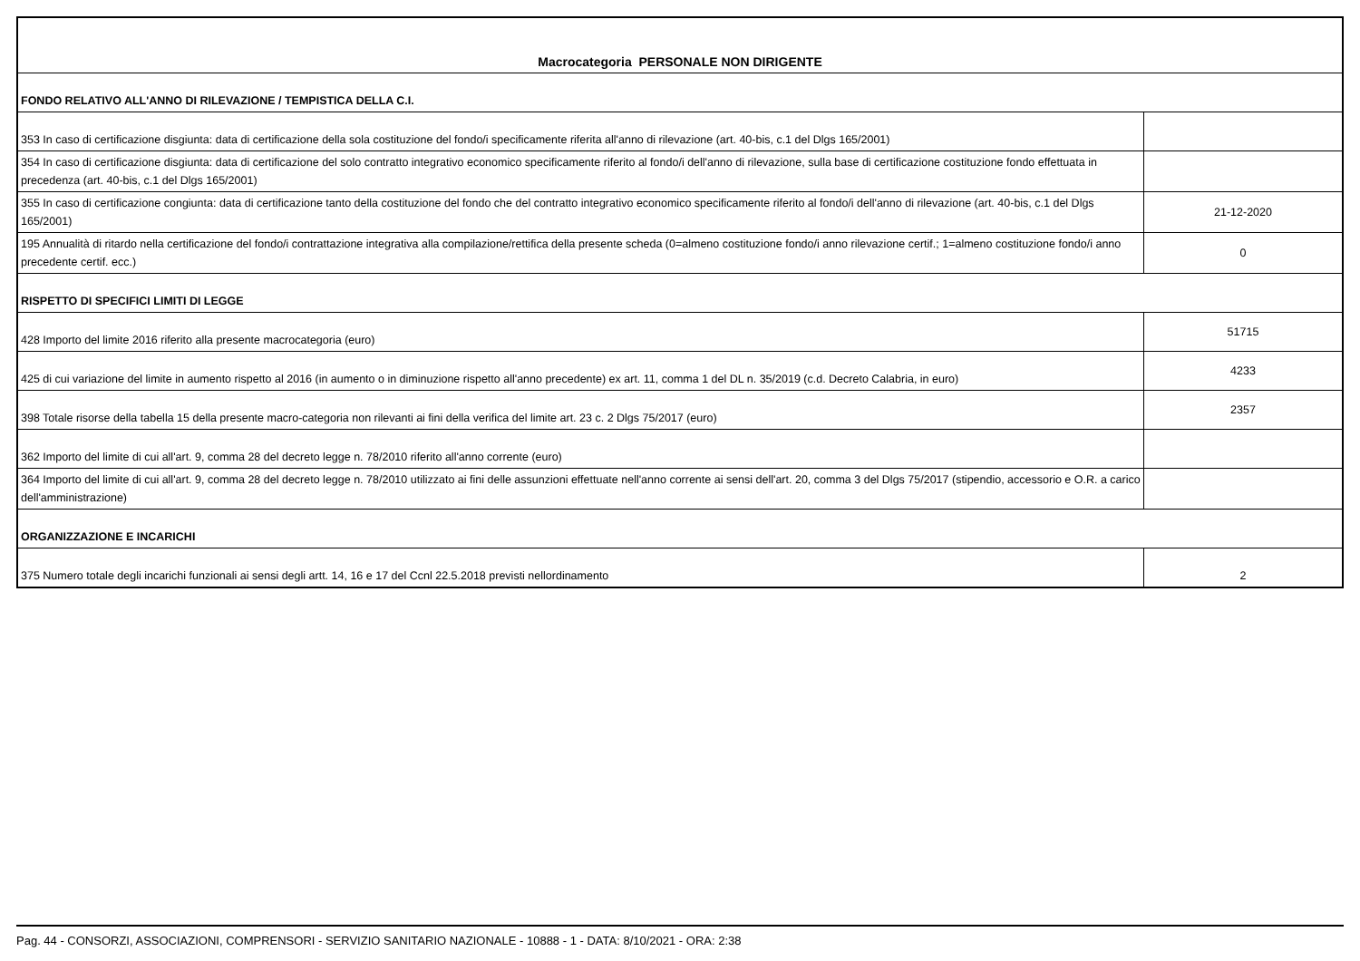| Macrocategoria PERSONALE NON DIRIGENTE | |
| --- | --- |
| FONDO RELATIVO ALL'ANNO DI RILEVAZIONE / TEMPISTICA DELLA C.I. | |
| 353 In caso di certificazione disgiunta: data di certificazione della sola costituzione del fondo/i specificamente riferita all'anno di rilevazione (art. 40-bis, c.1 del Dlgs 165/2001) | |
| 354 In caso di certificazione disgiunta: data di certificazione del solo contratto integrativo economico specificamente riferito al fondo/i dell'anno di rilevazione, sulla base di certificazione costituzione fondo effettuata in precedenza (art. 40-bis, c.1 del Dlgs 165/2001) | |
| 355 In caso di certificazione congiunta: data di certificazione tanto della costituzione del fondo che del contratto integrativo economico specificamente riferito al fondo/i dell'anno di rilevazione (art. 40-bis, c.1 del Dlgs 165/2001) | 21-12-2020 |
| 195 Annualità di ritardo nella certificazione del fondo/i contrattazione integrativa alla compilazione/rettifica della presente scheda (0=almeno costituzione fondo/i anno rilevazione certif.; 1=almeno costituzione fondo/i anno precedente certif. ecc.) | 0 |
| RISPETTO DI SPECIFICI LIMITI DI LEGGE | |
| 428 Importo del limite 2016 riferito alla presente macrocategoria (euro) | 51715 |
| 425 di cui variazione del limite in aumento rispetto al 2016 (in aumento o in diminuzione rispetto all'anno precedente) ex art. 11, comma 1 del DL n. 35/2019 (c.d. Decreto Calabria, in euro) | 4233 |
| 398 Totale risorse della tabella 15 della presente macro-categoria non rilevanti ai fini della verifica del limite art. 23 c. 2 Dlgs 75/2017 (euro) | 2357 |
| 362 Importo del limite di cui all'art. 9, comma 28 del decreto legge n. 78/2010 riferito all'anno corrente (euro) | |
| 364 Importo del limite di cui all'art. 9, comma 28 del decreto legge n. 78/2010 utilizzato ai fini delle assunzioni effettuate nell'anno corrente ai sensi dell'art. 20, comma 3 del Dlgs 75/2017 (stipendio, accessorio e O.R. a carico dell'amministrazione) | |
| ORGANIZZAZIONE E INCARICHI | |
| 375 Numero totale degli incarichi funzionali ai sensi degli artt. 14, 16 e 17 del Ccnl 22.5.2018 previsti nellordinamento | 2 |
Pag. 44 - CONSORZI, ASSOCIAZIONI, COMPRENSORI - SERVIZIO SANITARIO NAZIONALE - 10888 - 1 - DATA: 8/10/2021 - ORA: 2:38